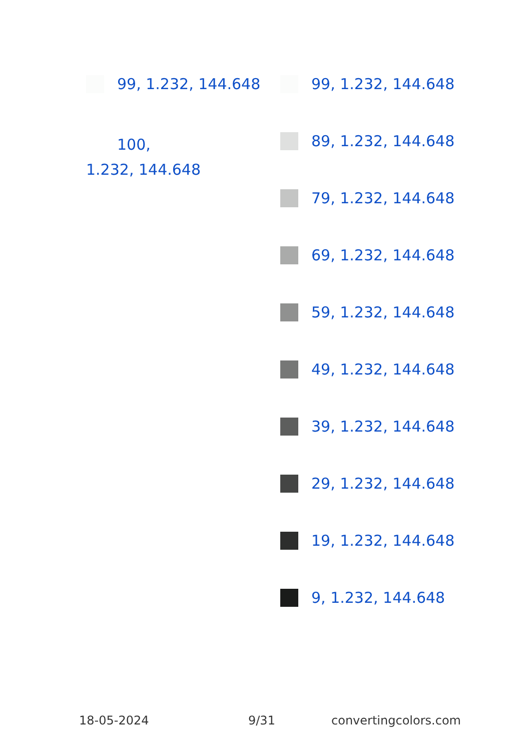99, 1.232, 144.648
100, 1.232, 144.648
99, 1.232, 144.648
89, 1.232, 144.648
79, 1.232, 144.648
69, 1.232, 144.648
59, 1.232, 144.648
49, 1.232, 144.648
39, 1.232, 144.648
29, 1.232, 144.648
19, 1.232, 144.648
9, 1.232, 144.648
18-05-2024 9/31 convertingcolors.com